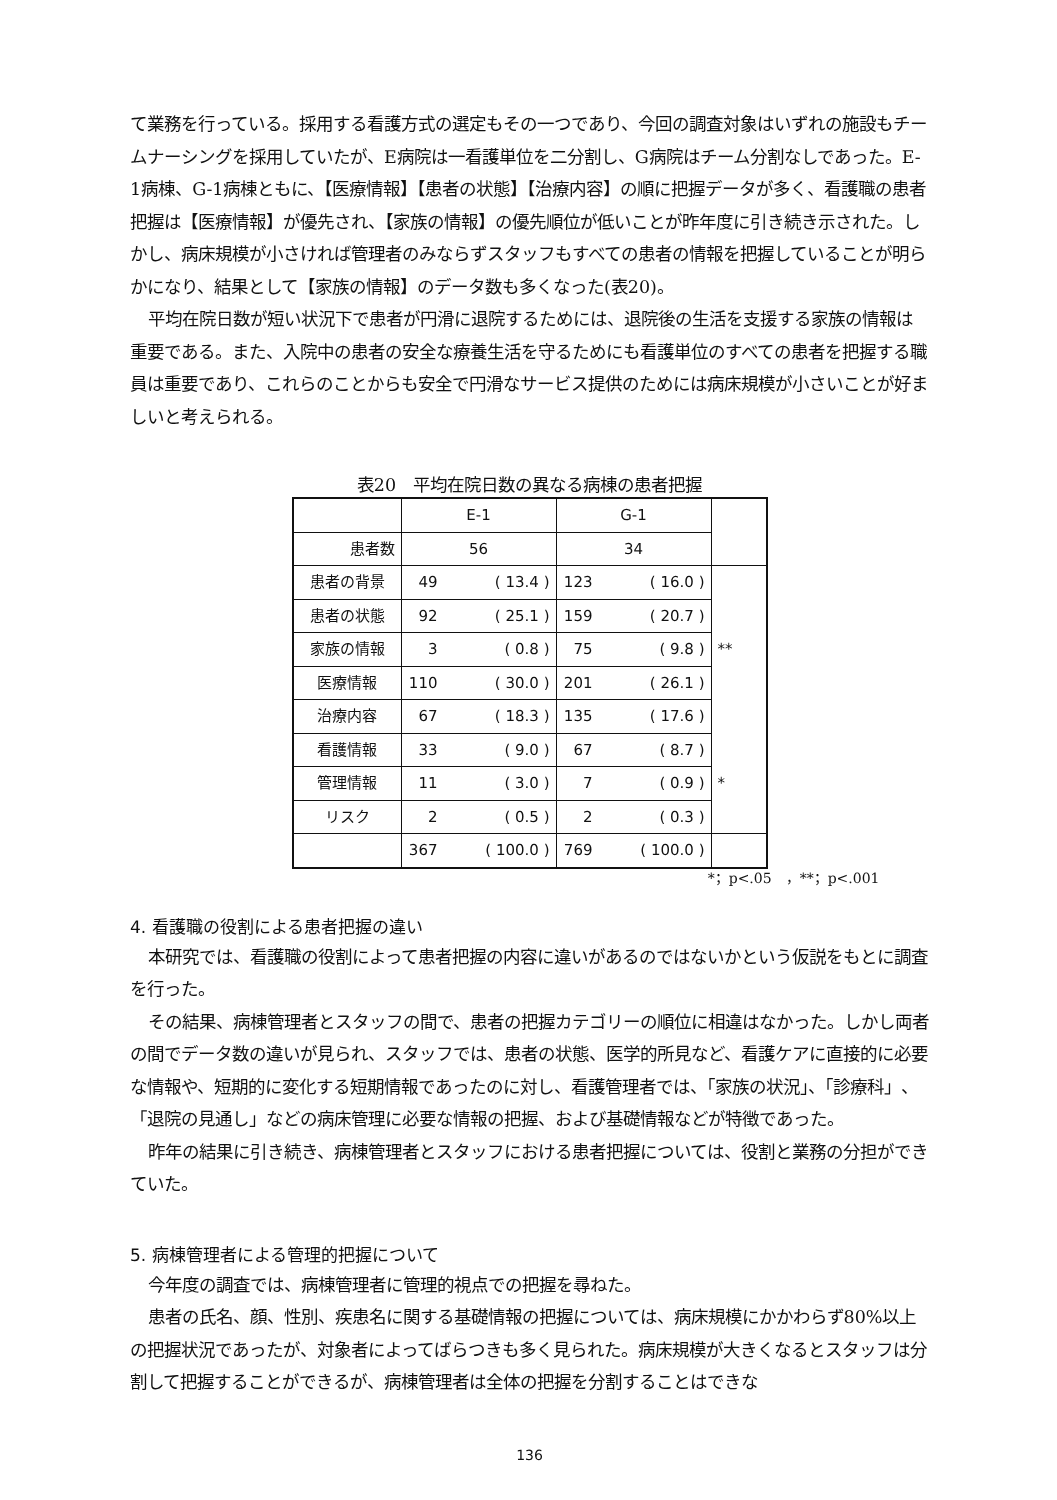て業務を行っている。採用する看護方式の選定もその一つであり、今回の調査対象はいずれの施設もチームナーシングを採用していたが、E病院は一看護単位を二分割し、G病院はチーム分割なしであった。E-1病棟、G-1病棟ともに、【医療情報】【患者の状態】【治療内容】の順に把握データが多く、看護職の患者把握は【医療情報】が優先され、【家族の情報】の優先順位が低いことが昨年度に引き続き示された。しかし、病床規模が小さければ管理者のみならずスタッフもすべての患者の情報を把握していることが明らかになり、結果として【家族の情報】のデータ数も多くなった(表20)。
平均在院日数が短い状況下で患者が円滑に退院するためには、退院後の生活を支援する家族の情報は重要である。また、入院中の患者の安全な療養生活を守るためにも看護単位のすべての患者を把握する職員は重要であり、これらのことからも安全で円滑なサービス提供のためには病床規模が小さいことが好ましいと考えられる。
表20　平均在院日数の異なる病棟の患者把握
| | E-1 | | G-1 | | |
| 患者数 | 56 | | 34 | | |
| 患者の背景 | 49 | ( 13.4 ) | 123 | ( 16.0 ) | |
| 患者の状態 | 92 | ( 25.1 ) | 159 | ( 20.7 ) | |
| 家族の情報 | 3 | ( 0.8 ) | 75 | ( 9.8 ) | ** |
| 医療情報 | 110 | ( 30.0 ) | 201 | ( 26.1 ) | |
| 治療内容 | 67 | ( 18.3 ) | 135 | ( 17.6 ) | |
| 看護情報 | 33 | ( 9.0 ) | 67 | ( 8.7 ) | |
| 管理情報 | 11 | ( 3.0 ) | 7 | ( 0.9 ) | * |
| リスク | 2 | ( 0.5 ) | 2 | ( 0.3 ) | |
| | 367 | ( 100.0 ) | 769 | ( 100.0 ) | |
*；p<.05　，**；p<.001
4. 看護職の役割による患者把握の違い
本研究では、看護職の役割によって患者把握の内容に違いがあるのではないかという仮説をもとに調査を行った。
その結果、病棟管理者とスタッフの間で、患者の把握カテゴリーの順位に相違はなかった。しかし両者の間でデータ数の違いが見られ、スタッフでは、患者の状態、医学的所見など、看護ケアに直接的に必要な情報や、短期的に変化する短期情報であったのに対し、看護管理者では、「家族の状況」、「診療科」、「退院の見通し」などの病床管理に必要な情報の把握、および基礎情報などが特徴であった。
昨年の結果に引き続き、病棟管理者とスタッフにおける患者把握については、役割と業務の分担ができていた。
5. 病棟管理者による管理的把握について
今年度の調査では、病棟管理者に管理的視点での把握を尋ねた。
患者の氏名、顔、性別、疾患名に関する基礎情報の把握については、病床規模にかかわらず80%以上の把握状況であったが、対象者によってばらつきも多く見られた。病床規模が大きくなるとスタッフは分割して把握することができるが、病棟管理者は全体の把握を分割することはできな
136